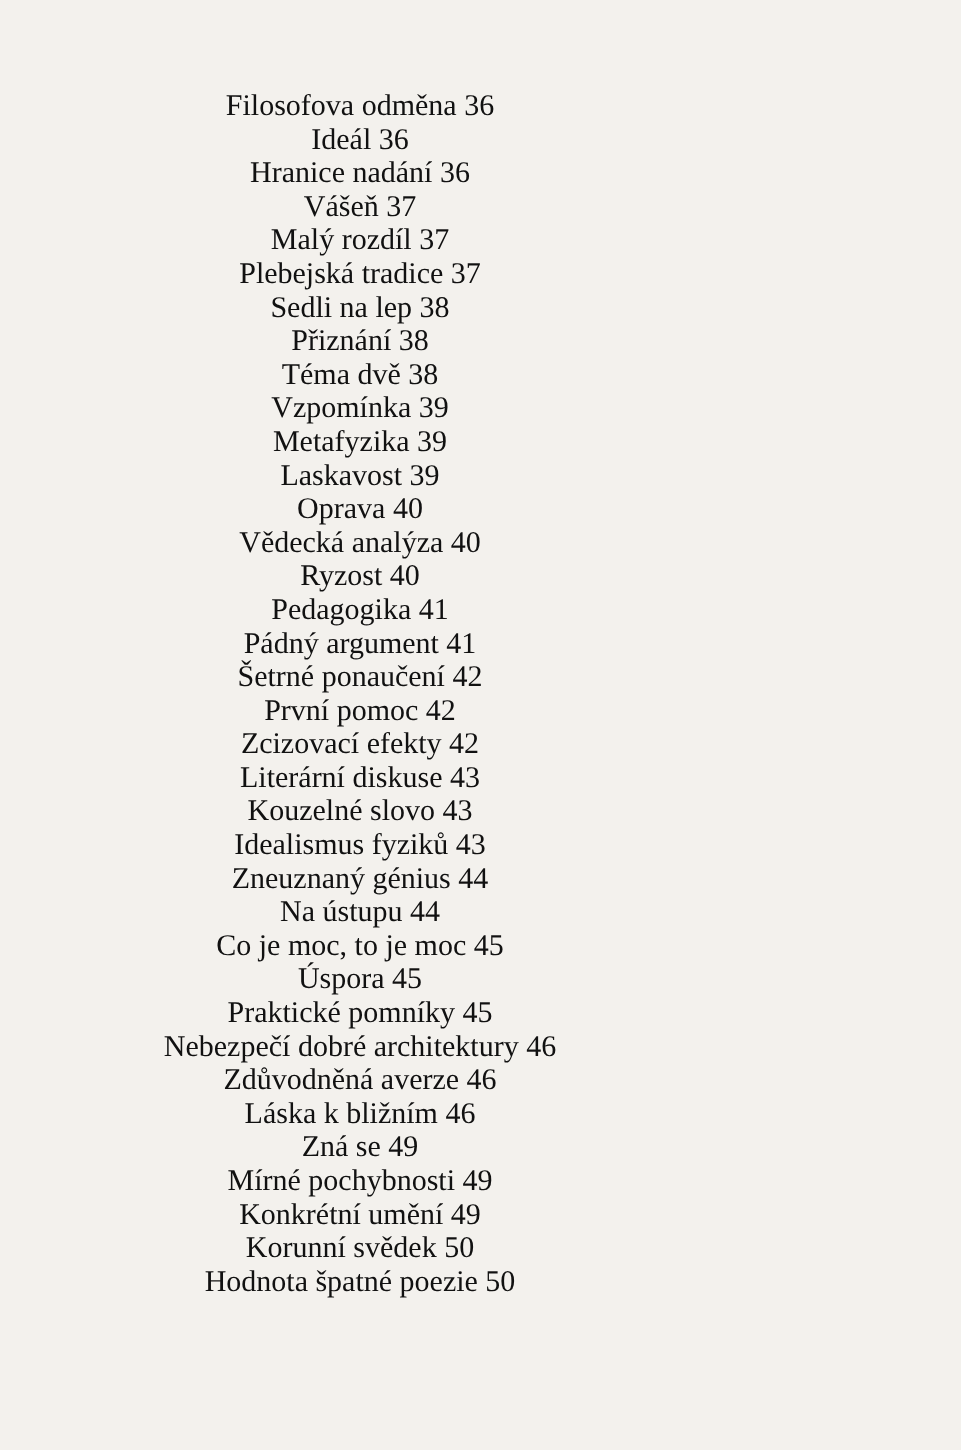Filosofova odměna 36
Ideál 36
Hranice nadání 36
Vášeň 37
Malý rozdíl 37
Plebejská tradice 37
Sedli na lep 38
Přiznání 38
Téma dvě 38
Vzpomínka 39
Metafyzika 39
Laskavost 39
Oprava 40
Vědecká analýza 40
Ryzost 40
Pedagogika 41
Pádný argument 41
Šetrné ponaučení 42
První pomoc 42
Zcizovací efekty 42
Literární diskuse 43
Kouzelné slovo 43
Idealismus fyziků 43
Zneuznaný génius 44
Na ústupu 44
Co je moc, to je moc 45
Úspora 45
Praktické pomníky 45
Nebezpečí dobré architektury 46
Zdůvodněná averze 46
Láska k bližním 46
Zná se 49
Mírné pochybnosti 49
Konkrétní umění 49
Korunní svědek 50
Hodnota špatné poezie 50